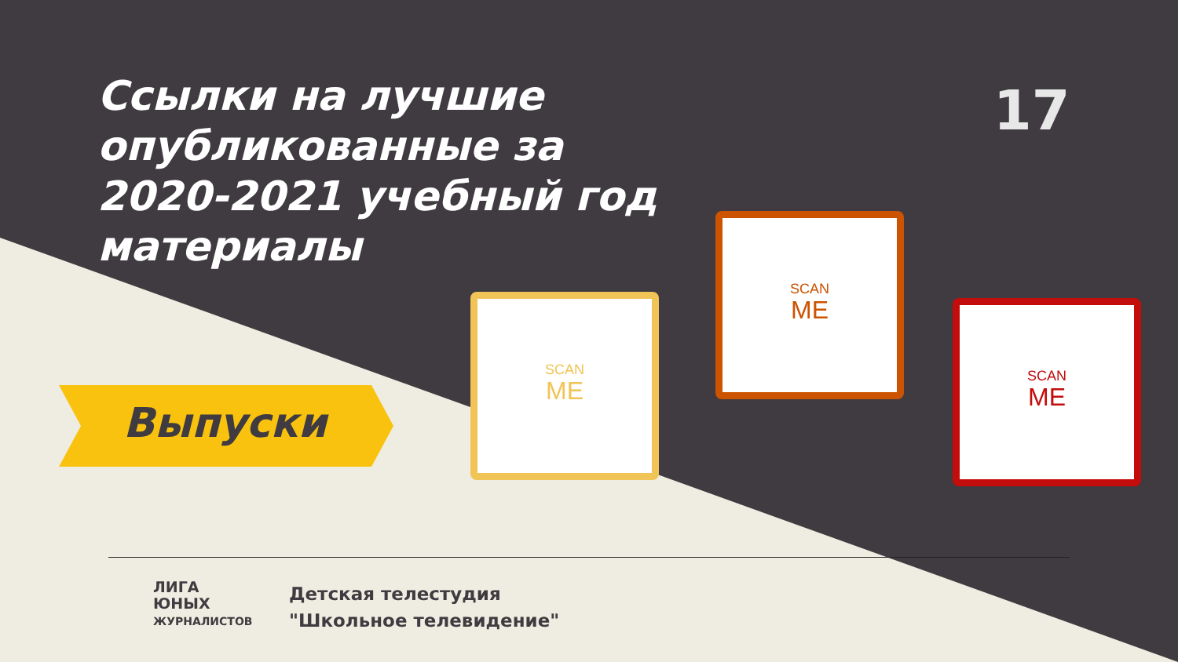Ссылки на лучшие опубликованные за 2020-2021 учебный год материалы
17
Выпуски
SCAN
ME
SCAN
ME
SCAN
ME
ЛИГА
ЮНЫХ
ЖУРНАЛИСТОВ
Детская телестудия
"Школьное телевидение"